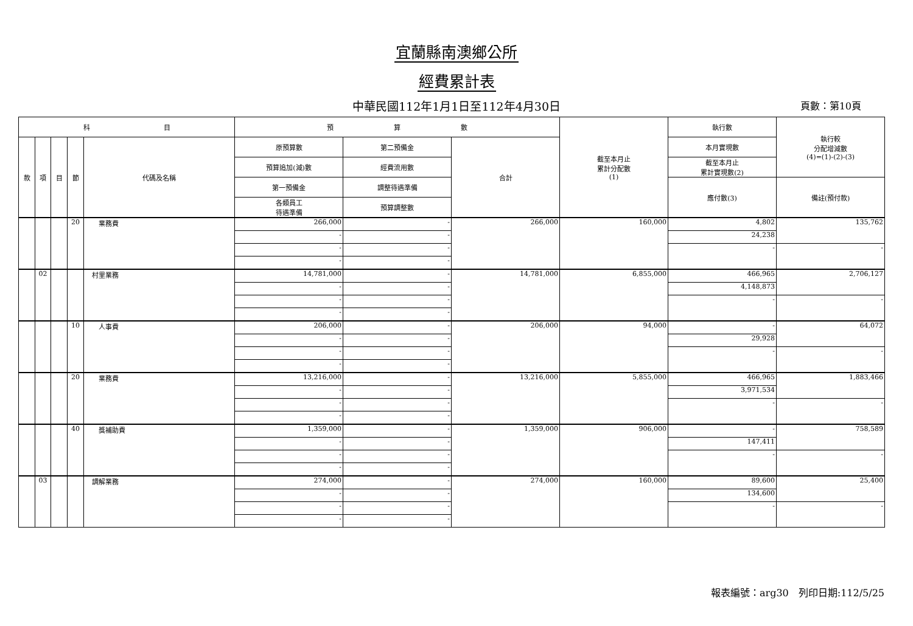宜蘭縣南澳鄉公所
經費累計表
中華民國112年1月1日至112年4月30日
頁數：第10頁
| 科 目 | | | | | 預 算 數 | | | 截至本月止 累計分配數 (1) | 執行數 | 執行較 分配增減數 (4)=(1)-(2)-(3) |
| --- | --- | --- | --- | --- | --- | --- | --- | --- | --- | --- |
| 款 | 項 | 目 | 節 | 代碼及名稱 | 原預算數 | 第二預備金 | 合計 | | 本月實現數 | |
| | | | | | 預算追加(減)數 | 經費流用數 | | | 截至本月止 累計實現數(2) | |
| | | | | | 第一預備金 | 調整待遇準備 | | | 應付數(3) | 備註(預付款) |
| | | | | | 各類員工 待遇準備 | 預算調整數 | | | | |
| | | | 20 | 業務費 | 266,000 | - | 266,000 | 160,000 | 4,802 | 135,762 |
| | | | | | - | - | | | 24,238 | |
| | | | | | - | - | | | - | - |
| | | | | | - | - | | | | |
| | 02 | | | 村里業務 | 14,781,000 | - | 14,781,000 | 6,855,000 | 466,965 | 2,706,127 |
| | | | | | - | - | | | 4,148,873 | |
| | | | | | - | - | | | - | - |
| | | | | | - | - | | | | |
| | | | 10 | 人事費 | 206,000 | - | 206,000 | 94,000 | - | 64,072 |
| | | | | | - | - | | | 29,928 | |
| | | | | | - | - | | | - | - |
| | | | | | - | - | | | | |
| | | | 20 | 業務費 | 13,216,000 | - | 13,216,000 | 5,855,000 | 466,965 | 1,883,466 |
| | | | | | - | - | | | 3,971,534 | |
| | | | | | - | - | | | - | - |
| | | | | | - | - | | | | |
| | | | 40 | 獎補助費 | 1,359,000 | - | 1,359,000 | 906,000 | - | 758,589 |
| | | | | | - | - | | | 147,411 | |
| | | | | | - | - | | | - | - |
| | | | | | - | - | | | | |
| | 03 | | | 調解業務 | 274,000 | - | 274,000 | 160,000 | 89,600 | 25,400 |
| | | | | | - | - | | | 134,600 | |
| | | | | | - | - | | | - | - |
| | | | | | - | - | | | | |
報表編號：arg30　列印日期:112/5/25